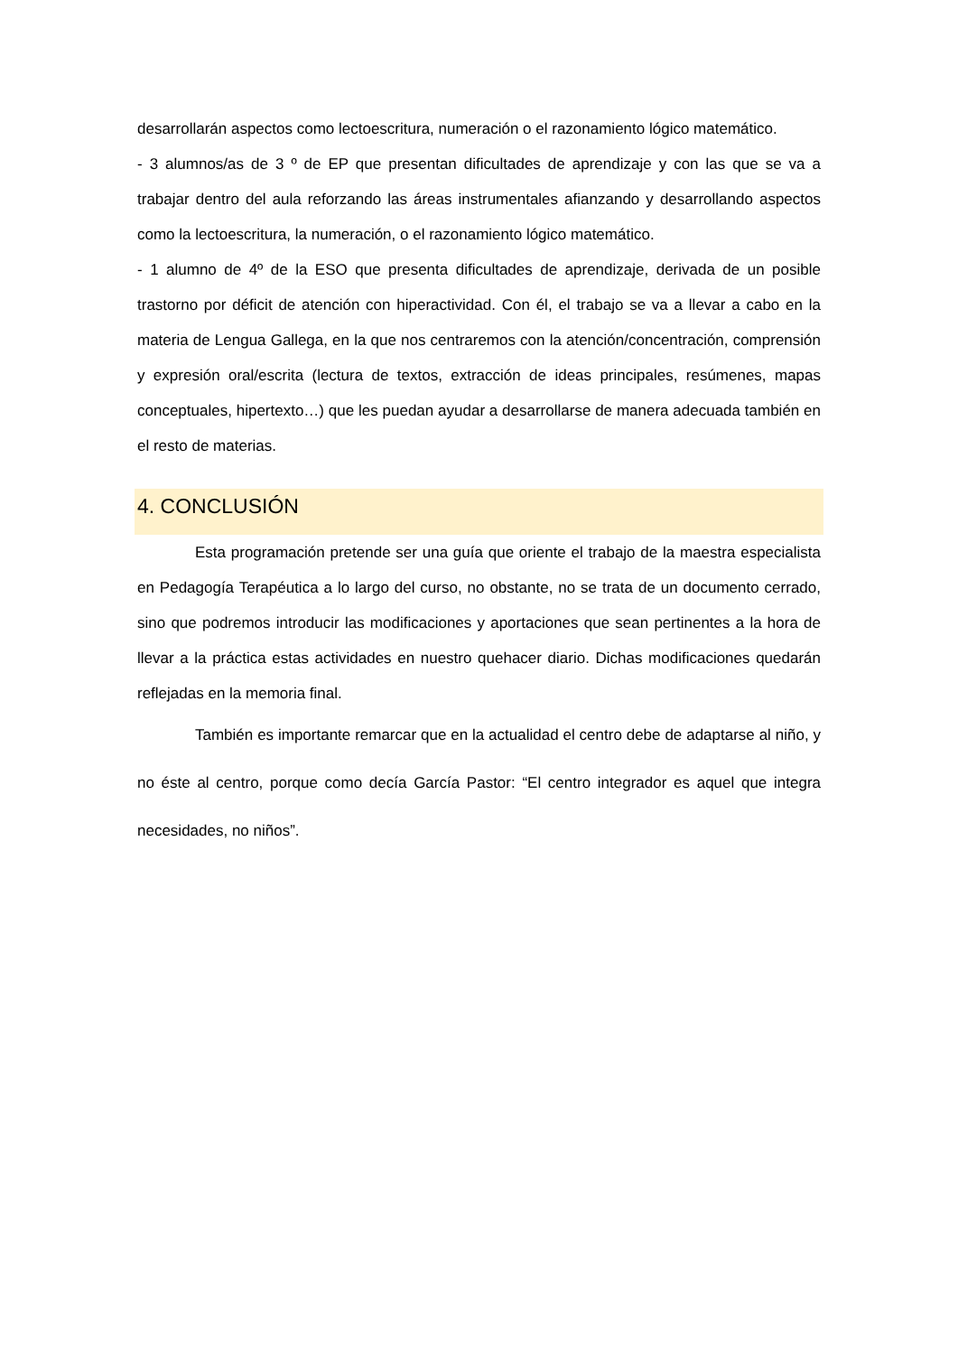desarrollarán aspectos como lectoescritura, numeración o el razonamiento lógico matemático.
- 3 alumnos/as de 3 º de EP que presentan dificultades de aprendizaje y con las que se va a trabajar dentro del aula reforzando las áreas instrumentales afianzando y desarrollando aspectos como la lectoescritura, la numeración, o el razonamiento lógico matemático.
- 1 alumno de 4º de la ESO que presenta dificultades de aprendizaje, derivada de un posible trastorno por déficit de atención con hiperactividad. Con él, el trabajo se va a llevar a cabo en la materia de Lengua Gallega, en la que nos centraremos con la atención/concentración, comprensión y expresión oral/escrita (lectura de textos, extracción de ideas principales, resúmenes, mapas conceptuales, hipertexto…) que les puedan ayudar a desarrollarse de manera adecuada también en el resto de materias.
4. CONCLUSIÓN
Esta programación pretende ser una guía que oriente el trabajo de la maestra especialista en Pedagogía Terapéutica a lo largo del curso, no obstante, no se trata de un documento cerrado, sino que podremos introducir las modificaciones y aportaciones que sean pertinentes a la hora de llevar a la práctica estas actividades en nuestro quehacer diario. Dichas modificaciones quedarán reflejadas en la memoria final.
También es importante remarcar que en la actualidad el centro debe de adaptarse al niño, y no éste al centro, porque como decía García Pastor: “El centro integrador es aquel que integra necesidades, no niños”.